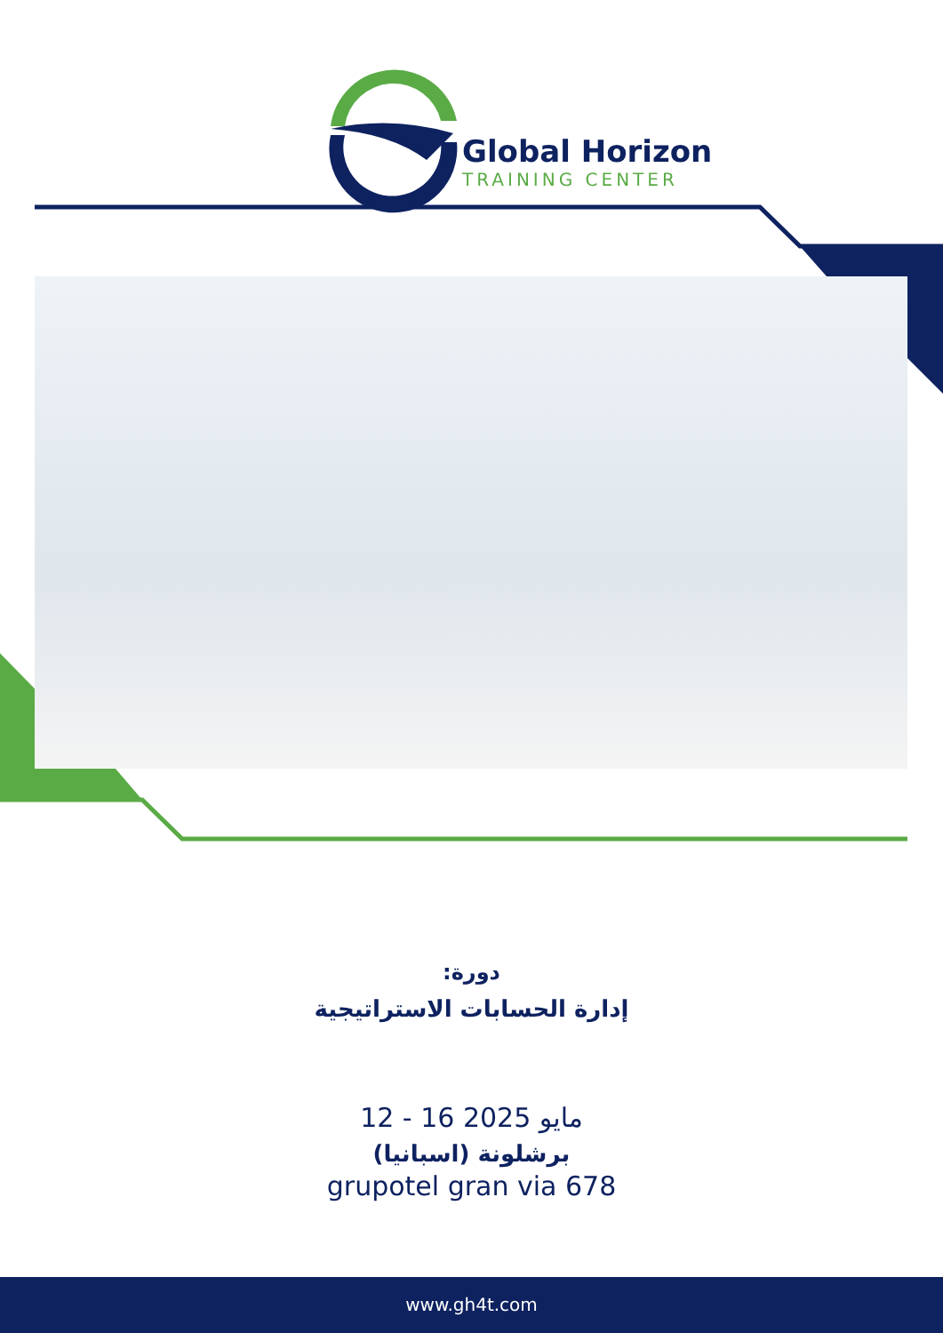Global Horizon
TRAINING CENTER
دورة:
إدارة الحسابات الاستراتيجية
12 - 16 مايو 2025
برشلونة (اسبانيا)
grupotel gran via 678
www.gh4t.com